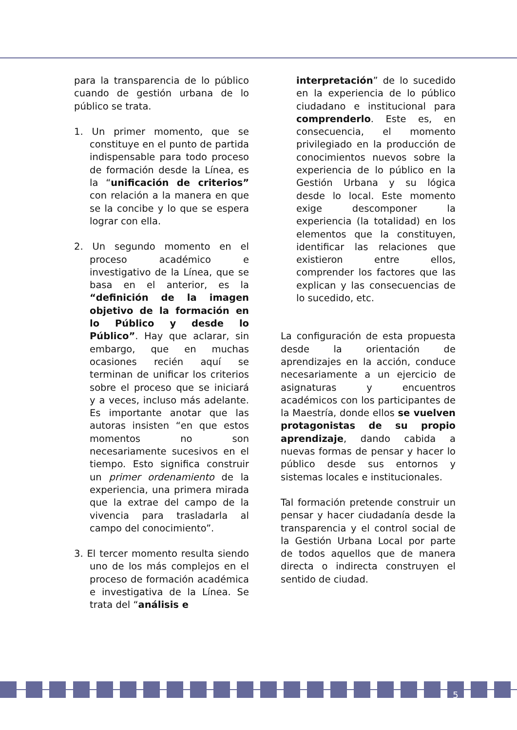para la transparencia de lo público cuando de gestión urbana de lo público se trata.
1. Un primer momento, que se constituye en el punto de partida indispensable para todo proceso de formación desde la Línea, es la “unificación de criterios” con relación a la manera en que se la concibe y lo que se espera lograr con ella.
2. Un segundo momento en el proceso académico e investigativo de la Línea, que se basa en el anterior, es la “definición de la imagen objetivo de la formación en lo Público y desde lo Público”. Hay que aclarar, sin embargo, que en muchas ocasiones recién aquí se terminan de unificar los criterios sobre el proceso que se iniciará y a veces, incluso más adelante. Es importante anotar que las autoras insisten “en que estos momentos no son necesariamente sucesivos en el tiempo. Esto significa construir un primer ordenamiento de la experiencia, una primera mirada que la extrae del campo de la vivencia para trasladarla al campo del conocimiento”.
3. El tercer momento resulta siendo uno de los más complejos en el proceso de formación académica e investigativa de la Línea. Se trata del “análisis e
interpretación” de lo sucedido en la experiencia de lo público ciudadano e institucional para comprenderlo. Este es, en consecuencia, el momento privilegiado en la producción de conocimientos nuevos sobre la experiencia de lo público en la Gestión Urbana y su lógica desde lo local. Este momento exige descomponer la experiencia (la totalidad) en los elementos que la constituyen, identificar las relaciones que existieron entre ellos, comprender los factores que las explican y las consecuencias de lo sucedido, etc.
La configuración de esta propuesta desde la orientación de aprendizajes en la acción, conduce necesariamente a un ejercicio de asignaturas y encuentros académicos con los participantes de la Maestría, donde ellos se vuelven protagonistas de su propio aprendizaje, dando cabida a nuevas formas de pensar y hacer lo público desde sus entornos y sistemas locales e institucionales.
Tal formación pretende construir un pensar y hacer ciudadanía desde la transparencia y el control social de la Gestión Urbana Local por parte de todos aquellos que de manera directa o indirecta construyen el sentido de ciudad.
5